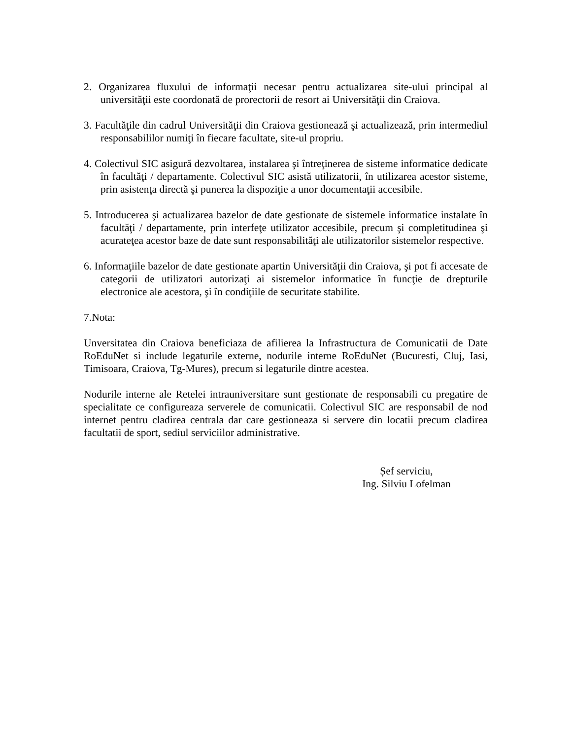2. Organizarea fluxului de informaţii necesar pentru actualizarea site-ului principal al universităţii este coordonată de prorectorii de resort ai Universităţii din Craiova.
3. Facultăţile din cadrul Universităţii din Craiova gestionează şi actualizează, prin intermediul responsabililor numiţi în fiecare facultate, site-ul propriu.
4. Colectivul SIC asigură dezvoltarea, instalarea şi întreţinerea de sisteme informatice dedicate în facultăţi / departamente. Colectivul SIC asistă utilizatorii, în utilizarea acestor sisteme, prin asistenţa directă şi punerea la dispoziţie a unor documentaţii accesibile.
5. Introducerea şi actualizarea bazelor de date gestionate de sistemele informatice instalate în facultăţi / departamente, prin interfeţe utilizator accesibile, precum şi completitudinea şi acurateţea acestor baze de date sunt responsabilităţi ale utilizatorilor sistemelor respective.
6. Informaţiile bazelor de date gestionate apartin Universităţii din Craiova, şi pot fi accesate de categorii de utilizatori autorizaţi ai sistemelor informatice în funcţie de drepturile electronice ale acestora, şi în condiţiile de securitate stabilite.
7.Nota:
Unversitatea din Craiova beneficiaza de afilierea la Infrastructura de Comunicatii de Date RoEduNet si include legaturile externe, nodurile interne RoEduNet (Bucuresti, Cluj, Iasi, Timisoara, Craiova, Tg-Mures), precum si legaturile dintre acestea.
Nodurile interne ale Retelei intrauniversitare sunt gestionate de responsabili cu pregatire de specialitate ce configureaza serverele de comunicatii. Colectivul SIC are responsabil de nod internet pentru cladirea centrala dar care gestioneaza si servere din locatii precum cladirea facultatii de sport, sediul serviciilor administrative.
Șef serviciu,
Ing. Silviu Lofelman